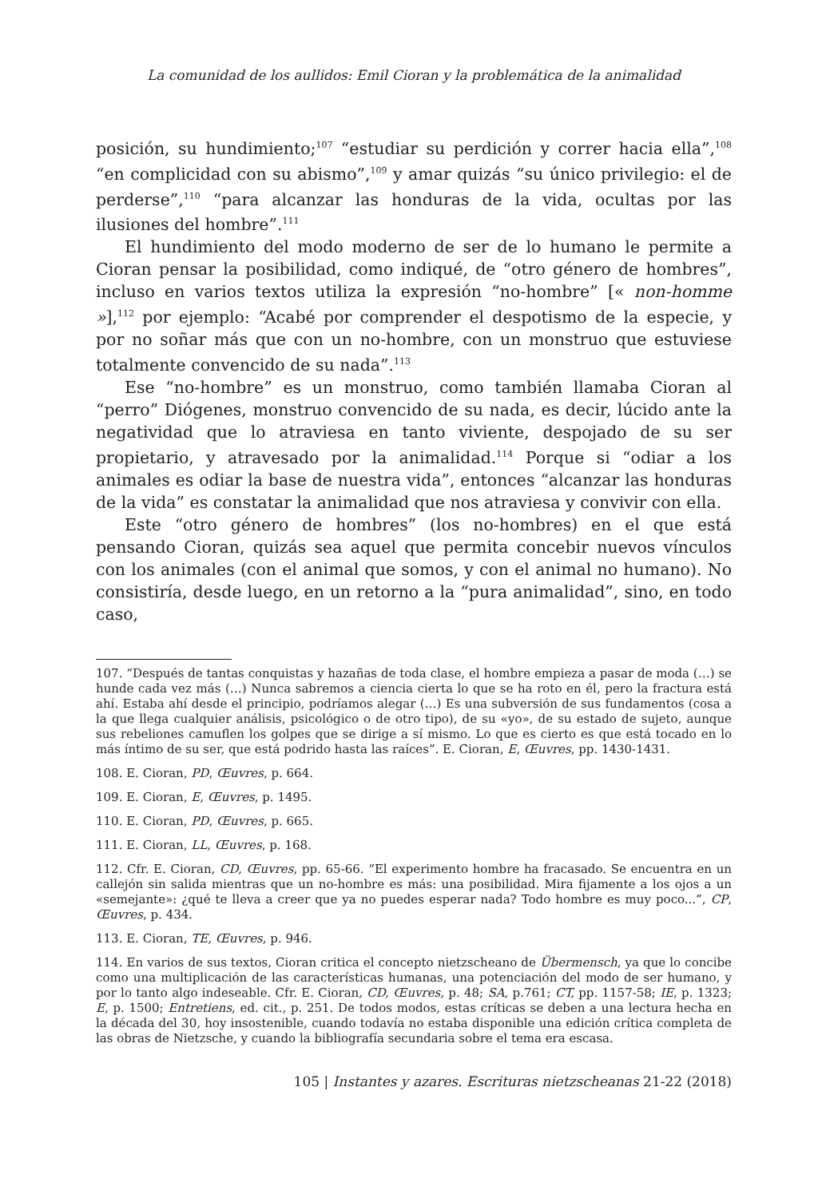La comunidad de los aullidos: Emil Cioran y la problemática de la animalidad
posición, su hundimiento;<sup>107</sup> “estudiar su perdición y correr hacia ella”,<sup>108</sup> “en complicidad con su abismo”,<sup>109</sup> y amar quizás “su único privilegio: el de perderse”,<sup>110</sup> “para alcanzar las honduras de la vida, ocultas por las ilusiones del hombre”.<sup>111</sup>
El hundimiento del modo moderno de ser de lo humano le permite a Cioran pensar la posibilidad, como indiqué, de “otro género de hombres”, incluso en varios textos utiliza la expresión “no-hombre” [« non-homme »],<sup>112</sup> por ejemplo: “Acabé por comprender el despotismo de la especie, y por no soñar más que con un no-hombre, con un monstruo que estuviese totalmente convencido de su nada”.<sup>113</sup>
Ese “no-hombre” es un monstruo, como también llamaba Cioran al “perro” Diógenes, monstruo convencido de su nada, es decir, lúcido ante la negatividad que lo atraviesa en tanto viviente, despojado de su ser propietario, y atravesado por la animalidad.<sup>114</sup> Porque si “odiar a los animales es odiar la base de nuestra vida”, entonces “alcanzar las honduras de la vida” es constatar la animalidad que nos atraviesa y convivir con ella.
Este “otro género de hombres” (los no-hombres) en el que está pensando Cioran, quizás sea aquel que permita concebir nuevos vínculos con los animales (con el animal que somos, y con el animal no humano). No consistiría, desde luego, en un retorno a la “pura animalidad”, sino, en todo caso,
107. “Después de tantas conquistas y hazañas de toda clase, el hombre empieza a pasar de moda (…) se hunde cada vez más (…) Nunca sabremos a ciencia cierta lo que se ha roto en él, pero la fractura está ahí. Estaba ahí desde el principio, podríamos alegar (…) Es una subversión de sus fundamentos (cosa a la que llega cualquier análisis, psicológico o de otro tipo), de su «yo», de su estado de sujeto, aunque sus rebeliones camuflen los golpes que se dirige a sí mismo. Lo que es cierto es que está tocado en lo más íntimo de su ser, que está podrido hasta las raíces”. E. Cioran, E, Œuvres, pp. 1430-1431.
108. E. Cioran, PD, Œuvres, p. 664.
109. E. Cioran, E, Œuvres, p. 1495.
110. E. Cioran, PD, Œuvres, p. 665.
111. E. Cioran, LL, Œuvres, p. 168.
112. Cfr. E. Cioran, CD, Œuvres, pp. 65-66. “El experimento hombre ha fracasado. Se encuentra en un callejón sin salida mientras que un no-hombre es más: una posibilidad. Mira fijamente a los ojos a un «semejante»: ¿qué te lleva a creer que ya no puedes esperar nada? Todo hombre es muy poco...”, CP, Œuvres, p. 434.
113. E. Cioran, TE, Œuvres, p. 946.
114. En varios de sus textos, Cioran critica el concepto nietzscheano de Übermensch, ya que lo concibe como una multiplicación de las características humanas, una potenciación del modo de ser humano, y por lo tanto algo indeseable. Cfr. E. Cioran, CD, Œuvres, p. 48; SA, p.761; CT, pp. 1157-58; IE, p. 1323; E, p. 1500; Entretiens, ed. cit., p. 251. De todos modos, estas críticas se deben a una lectura hecha en la década del 30, hoy insostenible, cuando todavía no estaba disponible una edición crítica completa de las obras de Nietzsche, y cuando la bibliografía secundaria sobre el tema era escasa.
105 | Instantes y azares. Escrituras nietzscheanas 21-22 (2018)